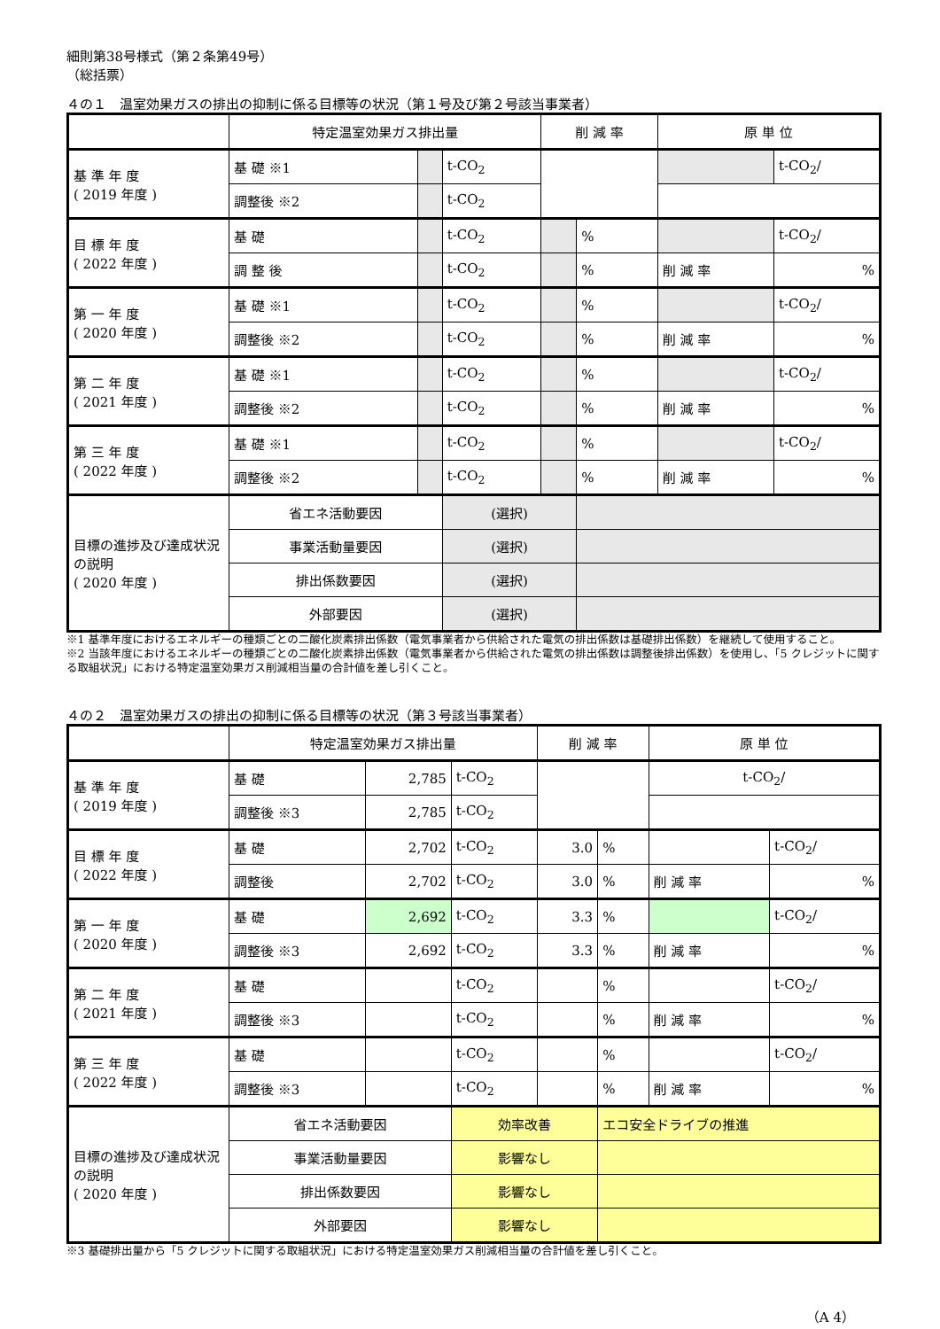細則第38号様式（第２条第49号）
（総括票）
４の１　温室効果ガスの排出の抑制に係る目標等の状況（第１号及び第２号該当事業者）
| | 特定温室効果ガス排出量 | | | 削 減 率 | | 原 単 位 | |
| --- | --- | --- | --- | --- | --- | --- | --- |
| 基 準 年 度 ( 2019 年度 ) | 基 礎 ※1 | | t-CO<sub>2</sub> | | | | t-CO<sub>2</sub>/ |
| | 調整後 ※2 | | t-CO<sub>2</sub> | | | | |
| 目 標 年 度 ( 2022 年度 ) | 基 礎 | | t-CO<sub>2</sub> | | % | | t-CO<sub>2</sub>/ |
| | 調 整 後 | | t-CO<sub>2</sub> | | % | 削 減 率 | % |
| 第 一 年 度 ( 2020 年度 ) | 基 礎 ※1 | | t-CO<sub>2</sub> | | % | | t-CO<sub>2</sub>/ |
| | 調整後 ※2 | | t-CO<sub>2</sub> | | % | 削 減 率 | % |
| 第 二 年 度 ( 2021 年度 ) | 基 礎 ※1 | | t-CO<sub>2</sub> | | % | | t-CO<sub>2</sub>/ |
| | 調整後 ※2 | | t-CO<sub>2</sub> | | % | 削 減 率 | % |
| 第 三 年 度 ( 2022 年度 ) | 基 礎 ※1 | | t-CO<sub>2</sub> | | % | | t-CO<sub>2</sub>/ |
| | 調整後 ※2 | | t-CO<sub>2</sub> | | % | 削 減 率 | % |
| 目標の進捗及び達成状況の説明 ( 2020 年度 ) | 省エネ活動要因 | | (選択) | | | | |
| | 事業活動量要因 | | (選択) | | | | |
| | 排出係数要因 | | (選択) | | | | |
| | 外部要因 | | (選択) | | | | |
※1 基準年度におけるエネルギーの種類ごとの二酸化炭素排出係数（電気事業者から供給された電気の排出係数は基礎排出係数）を継続して使用すること。
※2 当該年度におけるエネルギーの種類ごとの二酸化炭素排出係数（電気事業者から供給された電気の排出係数は調整後排出係数）を使用し、「5 クレジットに関する取組状況」における特定温室効果ガス削減相当量の合計値を差し引くこと。
４の２　温室効果ガスの排出の抑制に係る目標等の状況（第３号該当事業者）
| | 特定温室効果ガス排出量 | | | 削 減 率 | | 原 単 位 | |
| --- | --- | --- | --- | --- | --- | --- | --- |
| 基 準 年 度 ( 2019 年度 ) | 基 礎 | 2,785 | t-CO<sub>2</sub> | | | t-CO<sub>2</sub>/ | |
| | 調整後 ※3 | 2,785 | t-CO<sub>2</sub> | | | | |
| 目 標 年 度 ( 2022 年度 ) | 基 礎 | 2,702 | t-CO<sub>2</sub> | 3.0 | % | | t-CO<sub>2</sub>/ |
| | 調整後 | 2,702 | t-CO<sub>2</sub> | 3.0 | % | 削 減 率 | % |
| 第 一 年 度 ( 2020 年度 ) | 基 礎 | 2,692 | t-CO<sub>2</sub> | 3.3 | % | | t-CO<sub>2</sub>/ |
| | 調整後 ※3 | 2,692 | t-CO<sub>2</sub> | 3.3 | % | 削 減 率 | % |
| 第 二 年 度 ( 2021 年度 ) | 基 礎 | | t-CO<sub>2</sub> | | % | | t-CO<sub>2</sub>/ |
| | 調整後 ※3 | | t-CO<sub>2</sub> | | % | 削 減 率 | % |
| 第 三 年 度 ( 2022 年度 ) | 基 礎 | | t-CO<sub>2</sub> | | % | | t-CO<sub>2</sub>/ |
| | 調整後 ※3 | | t-CO<sub>2</sub> | | % | 削 減 率 | % |
| 目標の進捗及び達成状況の説明 ( 2020 年度 ) | 省エネ活動要因 | | 効率改善 | | エコ安全ドライブの推進 | | |
| | 事業活動量要因 | | 影響なし | | | | |
| | 排出係数要因 | | 影響なし | | | | |
| | 外部要因 | | 影響なし | | | | |
※3 基礎排出量から「5 クレジットに関する取組状況」における特定温室効果ガス削減相当量の合計値を差し引くこと。
（A 4）